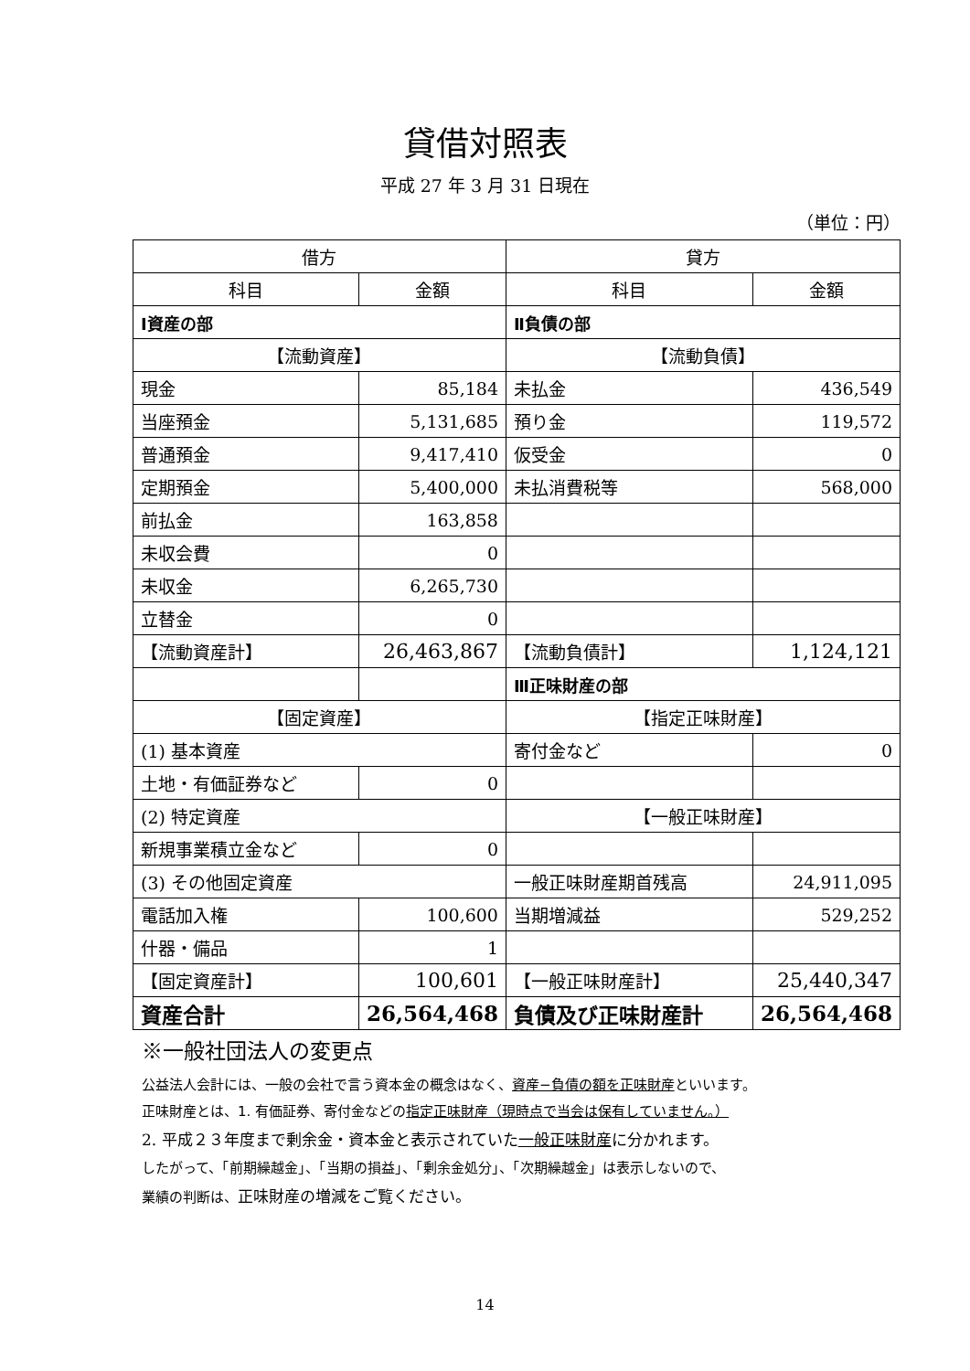貸借対照表
平成 27 年 3 月 31 日現在
（単位：円）
| 借方 | | 貸方 | |
| --- | --- | --- | --- |
| 科目 | 金額 | 科目 | 金額 |
| Ⅰ資産の部 | | Ⅱ負債の部 | |
| 【流動資産】 | | 【流動負債】 | |
| 現金 | 85,184 | 未払金 | 436,549 |
| 当座預金 | 5,131,685 | 預り金 | 119,572 |
| 普通預金 | 9,417,410 | 仮受金 | 0 |
| 定期預金 | 5,400,000 | 未払消費税等 | 568,000 |
| 前払金 | 163,858 | | |
| 未収会費 | 0 | | |
| 未収金 | 6,265,730 | | |
| 立替金 | 0 | | |
| 【流動資産計】 | 26,463,867 | 【流動負債計】 | 1,124,121 |
| | | Ⅲ正味財産の部 | |
| 【固定資産】 | | 【指定正味財産】 | |
| (1) 基本資産 | | 寄付金など | 0 |
| 土地・有価証券など | 0 | | |
| (2) 特定資産 | | 【一般正味財産】 | |
| 新規事業積立金など | 0 | | |
| (3) その他固定資産 | | 一般正味財産期首残高 | 24,911,095 |
| 電話加入権 | 100,600 | 当期増減益 | 529,252 |
| 什器・備品 | 1 | | |
| 【固定資産計】 | 100,601 | 【一般正味財産計】 | 25,440,347 |
| 資産合計 | 26,564,468 | 負債及び正味財産計 | 26,564,468 |
※一般社団法人の変更点
公益法人会計には、一般の会社で言う資本金の概念はなく、資産−負債の額を正味財産といいます。
正味財産とは、1. 有価証券、寄付金などの指定正味財産（現時点で当会は保有していません。）
2. 平成２３年度まで剰余金・資本金と表示されていた一般正味財産に分かれます。
したがって、「前期繰越金」、「当期の損益」、「剰余金処分」、「次期繰越金」は表示しないので、
業績の判断は、正味財産の増減をご覧ください。
14